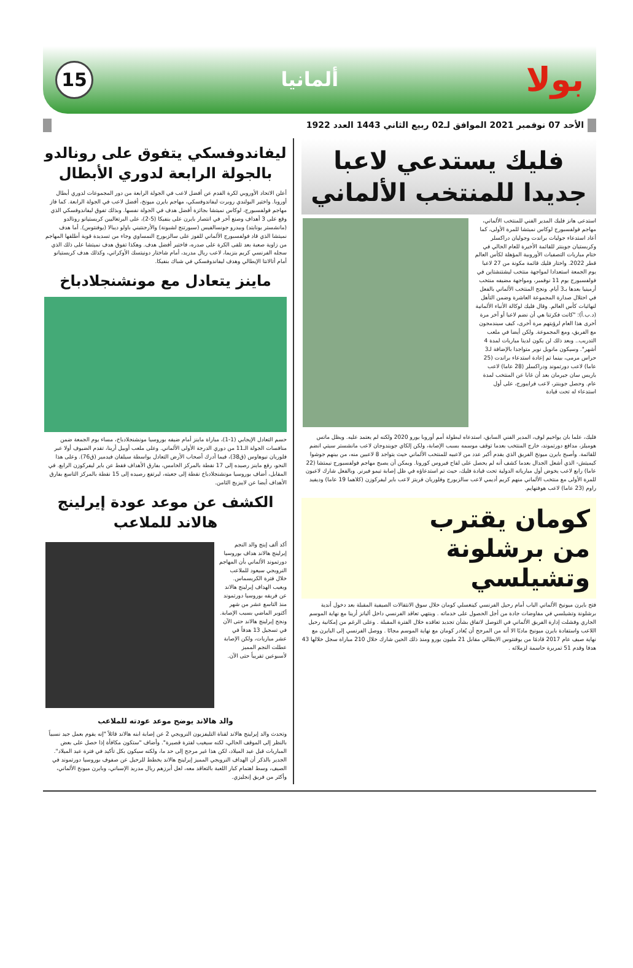بولا
ألمانيا
15
الأحد 07 نوفمبر 2021 الموافق لـ02 ربيع الثاني 1443 العدد 1922
فليك يستدعي لاعبا جديدا للمنتخب الألماني
استدعى هانز فليك المدير الفني للمنتخب الألماني، مهاجم فولفسبورج لوكاس نميتشا للمرة الأولى، كما أعاد استدعاء جوليات براندت وجوليان دراكسلر وكريستيان جوينتر للقائمة الأخيرة للعام الحالي في ختام مباريات التصفيات الأوروبية المؤهلة لكأس العالم قطر 2022. واختار فليك قائمة مكونة من 27 لاعبا يوم الجمعة استعدادا لمواجهة منتخب ليشتنشتاين في فولفسبورج يوم 11 نوفمبر، ومواجهة مضيفه منتخب أرمينيا بعدها بـ3 أيام. ونجح المنتخب الألماني بالفعل في احتلال صدارة المجموعة العاشرة وضمن التأهل لنهائيات كأس العالم. وقال فليك لوكالة الأنباء الألمانية (د.ب.أ): "كانت فكرتنا هي أن نضم لاعبا أو آخر مرة أخرى هذا العام لرؤيتهم مرة أخرى، كيف سيندمجون مع الفريق، ومع المجموعة. ولكن أيضا في ملعب التدريب.. وبعد ذلك لن يكون لدينا مباريات لمدة 4 أشهر". وسيكون مانويل نوير متواجدا بالإضافة لـ3 حراس مرمى، بينما تم إعادة استدعاء براندت (25 عاما) لاعب دورتموند ودراكسلر (28 عاما) لاعب باريس سان جيرمان بعد أن غابا عن المنتخب لمدة عام. وحصل جوينتر، لاعب فرايبورج، على أول استدعاء له تحت قيادة
فليك، علما بان يواخيم لوف، المدير الفني السابق، استدعاه لبطولة أمم أوروبا يورو 2020 ولكنه لم يعتمد عليه. ويظل ماتس هوميلز، مدافع دورتموند، خارج المنتخب بعدما توقف موسمه بسبب الإصابة، ولكن إلكاي جويندوجان لاعب مانشستر سيتي انضم للقائمة. وأصبح بايرن ميونخ الفريق الذي يقدم أكبر عدد من لاعبيه للمنتخب الألماني حيث يتواجد 8 لاعبين منه، من بينهم جوشوا كيميتش- الذي أشعل الجدال بعدما كشف أنه لم يحصل على لقاح فيروس كورونا. ويمكن أن يصبح مهاجم فولفسبورج نيمتشا (22 عاما) رابع لاعب يخوض أول مبارياته الدولية تحت قيادة فليك، حيث تم استدعاؤه في ظل إصابة تيمو فيرنر. وبالفعل شارك لاعبون للمرة الأولى مع منتخب الألماني منهم كريم أديمي لاعب سالزبورج وفلوريان فريتز لاعب باير ليفركوزن (كلاهما 19 عاما) وديفيد راوم (23 عاما) لاعب هوفنهايم.
كومان يقترب
من برشلونة
وتشيلسي
فتح بايرن ميونيخ الألماني الباب أمام رحيل الفرنسي كينغسلي كومان خلال سوق الانتقالات الصيفية المقبلة بعد دخول أندية برشلونة وتشيلسي في مفاوضات جادة من أجل الحصول على خدماته . وينتهي تعاقد الفرنسي داخل أليانز أرينا مع نهاية الموسم الجاري وفشلت إدارة الفريق الألماني في التوصل لاتفاق بشأن تجديد تعاقده خلال الفترة المقبلة . وعلى الرغم من إمكانية رحيل اللاعب واستفادة بايرن ميونيخ ماديًا الا أنه من المرجح أن يُغادر كومان مع نهاية الموسم مجانًا . ووصل الفرنسي إلى البايرن مع نهاية صيف عام 2017 قادمًا من يوفنتوس الايطالي مقابل 21 مليون يورو ومنذ ذلك الحين شارك خلال 210 مباراة سجل خلالها 43 هدفا وقدم 51 تمريرة حاسمة لزملائه .
ليفاندوفسكي يتفوق على رونالدو بالجولة الرابعة لدوري الأبطال
أعلن الاتحاد الأوروبي لكرة القدم عن أفضل لاعب في الجولة الرابعة من دور المجموعات لدوري أبطال أوروبا. واختير البولندي روبرت ليفاندوفسكي، مهاجم بايرن ميونخ، أفضل لاعب في الجولة الرابعة. كما فاز مهاجم فولفسبورج، لوكاس نميتشا بجائزة أفضل هدف في الجولة نفسها. وبذلك تفوق ليفاندوفسكي الذي وقع على 3 أهداف وصنع آخر في انتصار بايرن على بنفيكا (5-2)، على البرتغاليين كريستيانو رونالدو (مانشستر يونايتد) وبيدرو جونسالفيس (سبورتنج لشبونة) والأرجنتيني باولو ديبالا (يوفنتوس). أما هدف نميتشا الذي قاد فولفسبورج الألماني للفوز على سالزبورج النمساوي وجاء من تسديدة قوية أطلقها المهاجم من زاوية صعبة بعد تلقى الكرة على صدره، فاختير أفضل هدف. وهكذا تفوق هدف نميتشا على ذلك الذي سجله الفرنسي كريم بنزيما، لاعب ريال مدريد، أمام شاختار دونيتسك الأوكراني، وكذلك هدف كريستيانو أمام أتالانتا الإيطالي وهدف ليفاندوفسكي في شباك بنفيكا.
ماينز يتعادل مع مونشنجلادباخ
حسم التعادل الإيجابي (1-1)، مباراة ماينز أمام ضيفه بوروسيا مونشنجلادباخ، مساء يوم الجمعة ضمن منافسات الجولة الـ11 من دوري الدرجة الأولى الألماني. وعلى ملعب أوبيل أرينا، تقدم الضيوف أولا عبر فلوريان نيوهاوس (ق38)، فيما أدرك أصحاب الأرض التعادل بواسطة سيلفان فيدمير (ق76). وعلى هذا النحو، رفع ماينز رصيده إلى 17 نقطة بالمركز الخامس، بفارق الأهداف فقط عن باير ليفركوزن الرابع. في المقابل، أضاف بوروسيا مونشنجلادباخ نقطة إلى جعبته، ليرتفع رصيده إلى 15 نقطة بالمركز التاسع بفارق الأهداف أيضا عن لايبزيج الثامن.
الكشف عن موعد عودة إيرلينج هالاند للملاعب
أكد ألف إينج والد النجم إيرلينج هالاند هداف بوروسيا دورتموند الألماني بأن المهاجم النرويجي سيعود للملاعب خلال فترة الكريسماس. ويغيب الهداف إيرلينج هالاند عن فريقه بوروسيا دورتموند منذ التاسع عشر من شهر أكتوبر الماضي بسبب الإصابة. ونجح إيرلينج هالاند حتى الآن في تسجيل 13 هدفاً في عشر مباريات، ولكن الإصابة عطلت النجم المميز لأسبوعين تقريباً حتى الآن.
والد هالاند يوضح موعد عودته للملاعب
وتحدث والد إيرلينج هالاند لقناة التليفزيون النرويجي 2 عن إصابة ابنه هالاند قائلاً "إنه يقوم بعمل جيد نسبياً بالنظر إلى الموقف الحالي، لكنه سيغيب لفترة قصيرة". وأضاف "ستكون مكافأة إذا حصل على بعض المباريات قبل عيد الميلاد، لكن هذا غير مرجح إلى حد ما، ولكنه سيكون بكل تأكيد في فترة عيد الميلاد". الجدير بالذكر أن الهداف النرويجي المميز إيرلينج هالاند يخطط للرحيل عن صفوف بوروسيا دورتموند في الصيف، وسط اهتمام كبار اللعبة بالتعاقد معه، لعل أبرزهم ريال مدريد الإسباني، وبايرن ميونخ الألماني، وأكثر من فريق إنجليزي.